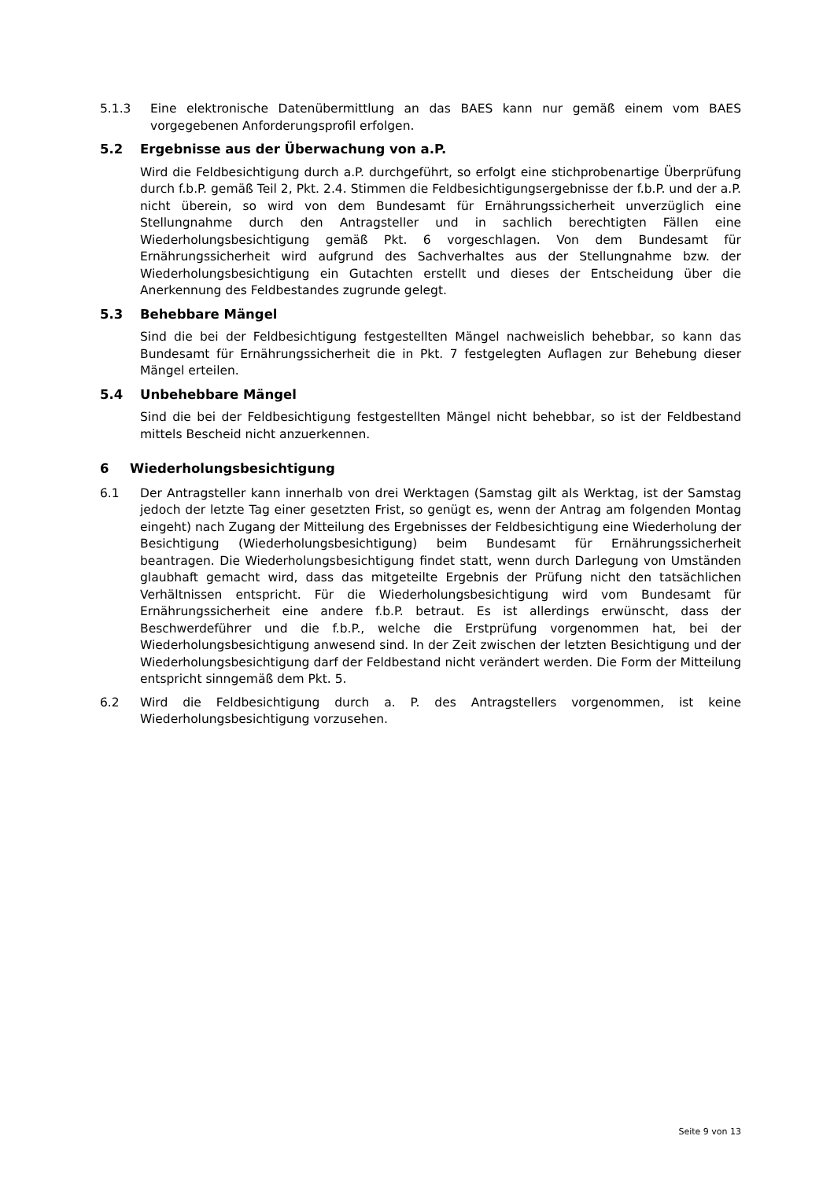5.1.3 Eine elektronische Datenübermittlung an das BAES kann nur gemäß einem vom BAES vorgegebenen Anforderungsprofil erfolgen.
5.2 Ergebnisse aus der Überwachung von a.P.
Wird die Feldbesichtigung durch a.P. durchgeführt, so erfolgt eine stichprobenartige Überprüfung durch f.b.P. gemäß Teil 2, Pkt. 2.4. Stimmen die Feldbesichtigungsergebnisse der f.b.P. und der a.P. nicht überein, so wird von dem Bundesamt für Ernährungssicherheit unverzüglich eine Stellungnahme durch den Antragsteller und in sachlich berechtigten Fällen eine Wiederholungsbesichtigung gemäß Pkt. 6 vorgeschlagen. Von dem Bundesamt für Ernährungssicherheit wird aufgrund des Sachverhaltes aus der Stellungnahme bzw. der Wiederholungsbesichtigung ein Gutachten erstellt und dieses der Entscheidung über die Anerkennung des Feldbestandes zugrunde gelegt.
5.3 Behebbare Mängel
Sind die bei der Feldbesichtigung festgestellten Mängel nachweislich behebbar, so kann das Bundesamt für Ernährungssicherheit die in Pkt. 7 festgelegten Auflagen zur Behebung dieser Mängel erteilen.
5.4 Unbehebbare Mängel
Sind die bei der Feldbesichtigung festgestellten Mängel nicht behebbar, so ist der Feldbestand mittels Bescheid nicht anzuerkennen.
6 Wiederholungsbesichtigung
6.1 Der Antragsteller kann innerhalb von drei Werktagen (Samstag gilt als Werktag, ist der Samstag jedoch der letzte Tag einer gesetzten Frist, so genügt es, wenn der Antrag am folgenden Montag eingeht) nach Zugang der Mitteilung des Ergebnisses der Feldbesichtigung eine Wiederholung der Besichtigung (Wiederholungsbesichtigung) beim Bundesamt für Ernährungssicherheit beantragen. Die Wiederholungsbesichtigung findet statt, wenn durch Darlegung von Umständen glaubhaft gemacht wird, dass das mitgeteilte Ergebnis der Prüfung nicht den tatsächlichen Verhältnissen entspricht. Für die Wiederholungsbesichtigung wird vom Bundesamt für Ernährungssicherheit eine andere f.b.P. betraut. Es ist allerdings erwünscht, dass der Beschwerdeführer und die f.b.P., welche die Erstprüfung vorgenommen hat, bei der Wiederholungsbesichtigung anwesend sind. In der Zeit zwischen der letzten Besichtigung und der Wiederholungsbesichtigung darf der Feldbestand nicht verändert werden. Die Form der Mitteilung entspricht sinngemäß dem Pkt. 5.
6.2 Wird die Feldbesichtigung durch a. P. des Antragstellers vorgenommen, ist keine Wiederholungsbesichtigung vorzusehen.
Seite 9 von 13